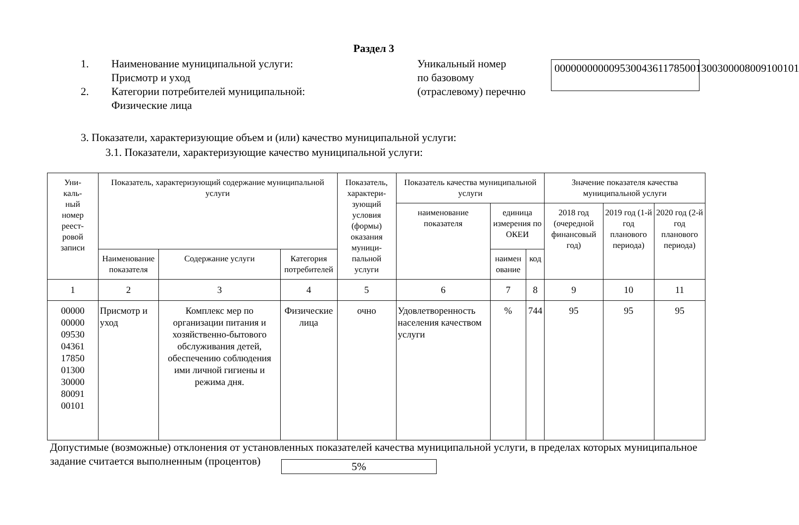Раздел 3
1. Наименование муниципальной услуги:
Присмотр и уход
2. Категории потребителей муниципальной:
Физические лица
Уникальный номер
по базовому
(отраслевому) перечню
000000000009530043611785001300300008009100101
3. Показатели, характеризующие объем и (или) качество муниципальной услуги:
3.1. Показатели, характеризующие качество муниципальной услуги:
| Уни- каль- ный номер реест- ровой записи | Показатель, характеризующий содержание муниципальной услуги | | | Показатель, характери- зующий условия (формы) оказания муници- пальной услуги | Показатель качества муниципальной услуги | | | Значение показателя качества муниципальной услуги | | |
| --- | --- | --- | --- | --- | --- | --- | --- | --- | --- | --- |
| | | | | | наименование показателя | единица измерения по ОКЕИ | | 2018 год (очередной финансовый год) | 2019 год (1-й год планового периода) | 2020 год (2-й год планового периода) |
| | Наименование показателя | Содержание услуги | Категория потребителей | | | наимен ование | код | | | |
| 1 | 2 | 3 | 4 | 5 | 6 | 7 | 8 | 9 | 10 | 11 |
| 00000 00000 09530 04361 17850 01300 30000 80091 00101 | Присмотр и уход | Комплекс мер по организации питания и хозяйственно-бытового обслуживания детей, обеспечению соблюдения ими личной гигиены и режима дня. | Физические лица | очно | Удовлетворенность населения качеством услуги | % | 744 | 95 | 95 | 95 |
Допустимые (возможные) отклонения от установленных показателей качества муниципальной услуги, в пределах которых муниципальное задание считается выполненным (процентов) 5%